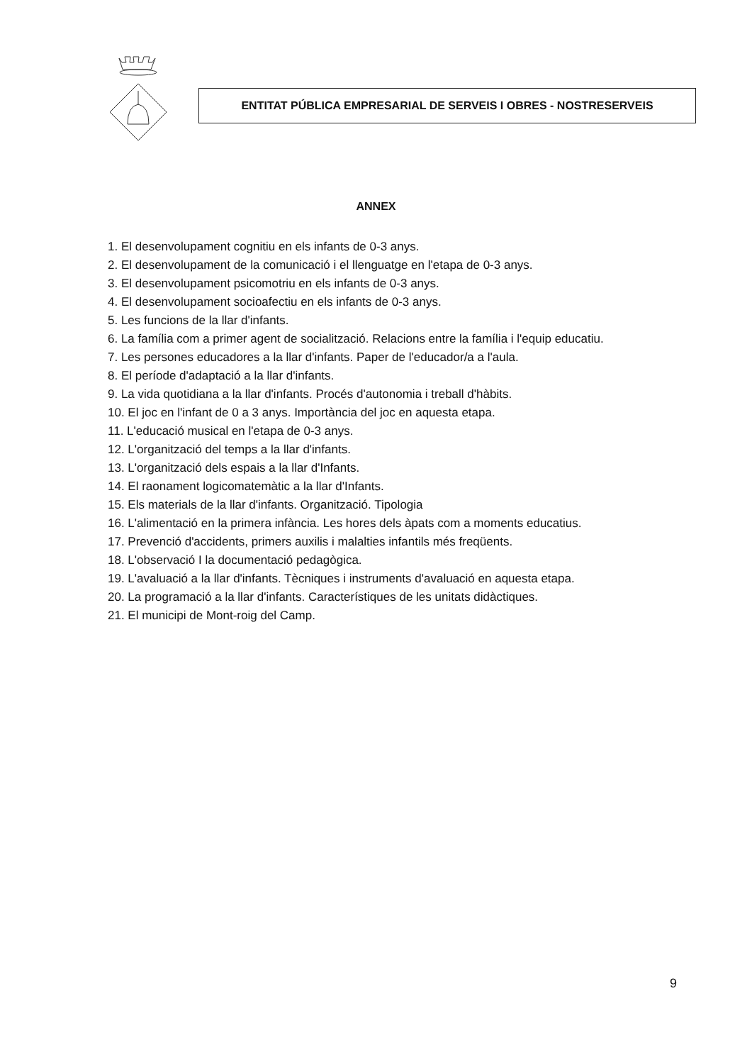ENTITAT PÚBLICA EMPRESARIAL DE SERVEIS I OBRES - NOSTRESERVEIS
ANNEX
1. El desenvolupament cognitiu en els infants de 0-3 anys.
2. El desenvolupament de la comunicació i el llenguatge en l'etapa de 0-3 anys.
3. El desenvolupament psicomotriu en els infants de 0-3 anys.
4. El desenvolupament socioafectiu en els infants de 0-3 anys.
5. Les funcions de la llar d'infants.
6. La família com a primer agent de socialització. Relacions entre la família i l'equip educatiu.
7. Les persones educadores a la llar d'infants. Paper de l'educador/a a l'aula.
8. El període d'adaptació a la llar d'infants.
9. La vida quotidiana a la llar d'infants. Procés d'autonomia i treball d'hàbits.
10. El joc en l'infant de 0 a 3 anys. Importància del joc en aquesta etapa.
11. L'educació musical en l'etapa de 0-3 anys.
12. L'organització del temps a la llar d'infants.
13. L'organització dels espais a la llar d'Infants.
14. El raonament logicomatemàtic a la llar d'Infants.
15. Els materials de la llar d'infants. Organització. Tipologia
16. L'alimentació en la primera infància. Les hores dels àpats com a moments educatius.
17. Prevenció d'accidents, primers auxilis i malalties infantils més freqüents.
18. L'observació I la documentació pedagògica.
19. L'avaluació a la llar d'infants. Tècniques i instruments d'avaluació en aquesta etapa.
20. La programació a la llar d'infants. Característiques de les unitats didàctiques.
21. El municipi de Mont-roig del Camp.
9